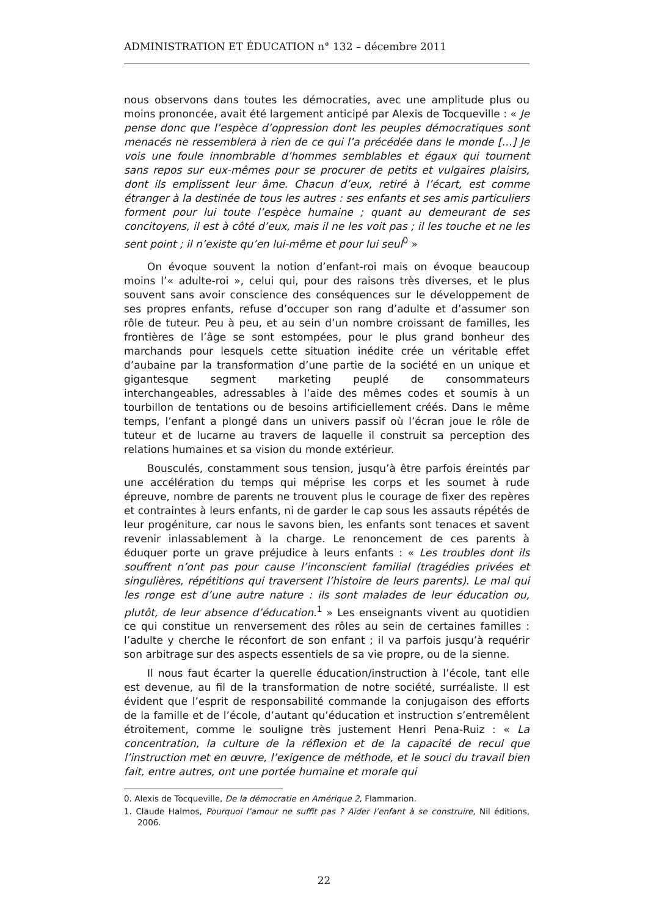ADMINISTRATION ET ÉDUCATION n° 132 – décembre 2011
nous observons dans toutes les démocraties, avec une amplitude plus ou moins prononcée, avait été largement anticipé par Alexis de Tocqueville : « Je pense donc que l’espèce d’oppression dont les peuples démocratiques sont menacés ne ressemblera à rien de ce qui l’a précédée dans le monde […] Je vois une foule innombrable d’hommes semblables et égaux qui tournent sans repos sur eux-mêmes pour se procurer de petits et vulgaires plaisirs, dont ils emplissent leur âme. Chacun d’eux, retiré à l’écart, est comme étranger à la destinée de tous les autres : ses enfants et ses amis particuliers forment pour lui toute l’espèce humaine ; quant au demeurant de ses concitoyens, il est à côté d’eux, mais il ne les voit pas ; il les touche et ne les sent point ; il n’existe qu’en lui-même et pour lui seul<sup>0</sup> »
On évoque souvent la notion d’enfant-roi mais on évoque beaucoup moins l’« adulte-roi », celui qui, pour des raisons très diverses, et le plus souvent sans avoir conscience des conséquences sur le développement de ses propres enfants, refuse d’occuper son rang d’adulte et d’assumer son rôle de tuteur. Peu à peu, et au sein d’un nombre croissant de familles, les frontières de l’âge se sont estompées, pour le plus grand bonheur des marchands pour lesquels cette situation inédite crée un véritable effet d’aubaine par la transformation d’une partie de la société en un unique et gigantesque segment marketing peuplé de consommateurs interchangeables, adressables à l’aide des mêmes codes et soumis à un tourbillon de tentations ou de besoins artificiellement créés. Dans le même temps, l’enfant a plongé dans un univers passif où l’écran joue le rôle de tuteur et de lucarne au travers de laquelle il construit sa perception des relations humaines et sa vision du monde extérieur.
Bousculés, constamment sous tension, jusqu’à être parfois éreintés par une accélération du temps qui méprise les corps et les soumet à rude épreuve, nombre de parents ne trouvent plus le courage de fixer des repères et contraintes à leurs enfants, ni de garder le cap sous les assauts répétés de leur progéniture, car nous le savons bien, les enfants sont tenaces et savent revenir inlassablement à la charge. Le renoncement de ces parents à éduquer porte un grave préjudice à leurs enfants : « Les troubles dont ils souffrent n’ont pas pour cause l’inconscient familial (tragédies privées et singulières, répétitions qui traversent l’histoire de leurs parents). Le mal qui les ronge est d’une autre nature : ils sont malades de leur éducation ou, plutôt, de leur absence d’éducation.<sup>1</sup> » Les enseignants vivent au quotidien ce qui constitue un renversement des rôles au sein de certaines familles : l’adulte y cherche le réconfort de son enfant ; il va parfois jusqu’à requérir son arbitrage sur des aspects essentiels de sa vie propre, ou de la sienne.
Il nous faut écarter la querelle éducation/instruction à l’école, tant elle est devenue, au fil de la transformation de notre société, surréaliste. Il est évident que l’esprit de responsabilité commande la conjugaison des efforts de la famille et de l’école, d’autant qu’éducation et instruction s’entremêlent étroitement, comme le souligne très justement Henri Pena-Ruiz : « La concentration, la culture de la réflexion et de la capacité de recul que l’instruction met en œuvre, l’exigence de méthode, et le souci du travail bien fait, entre autres, ont une portée humaine et morale qui
0. Alexis de Tocqueville, De la démocratie en Amérique 2, Flammarion.
1. Claude Halmos, Pourquoi l’amour ne suffit pas ? Aider l’enfant à se construire, Nil éditions, 2006.
22